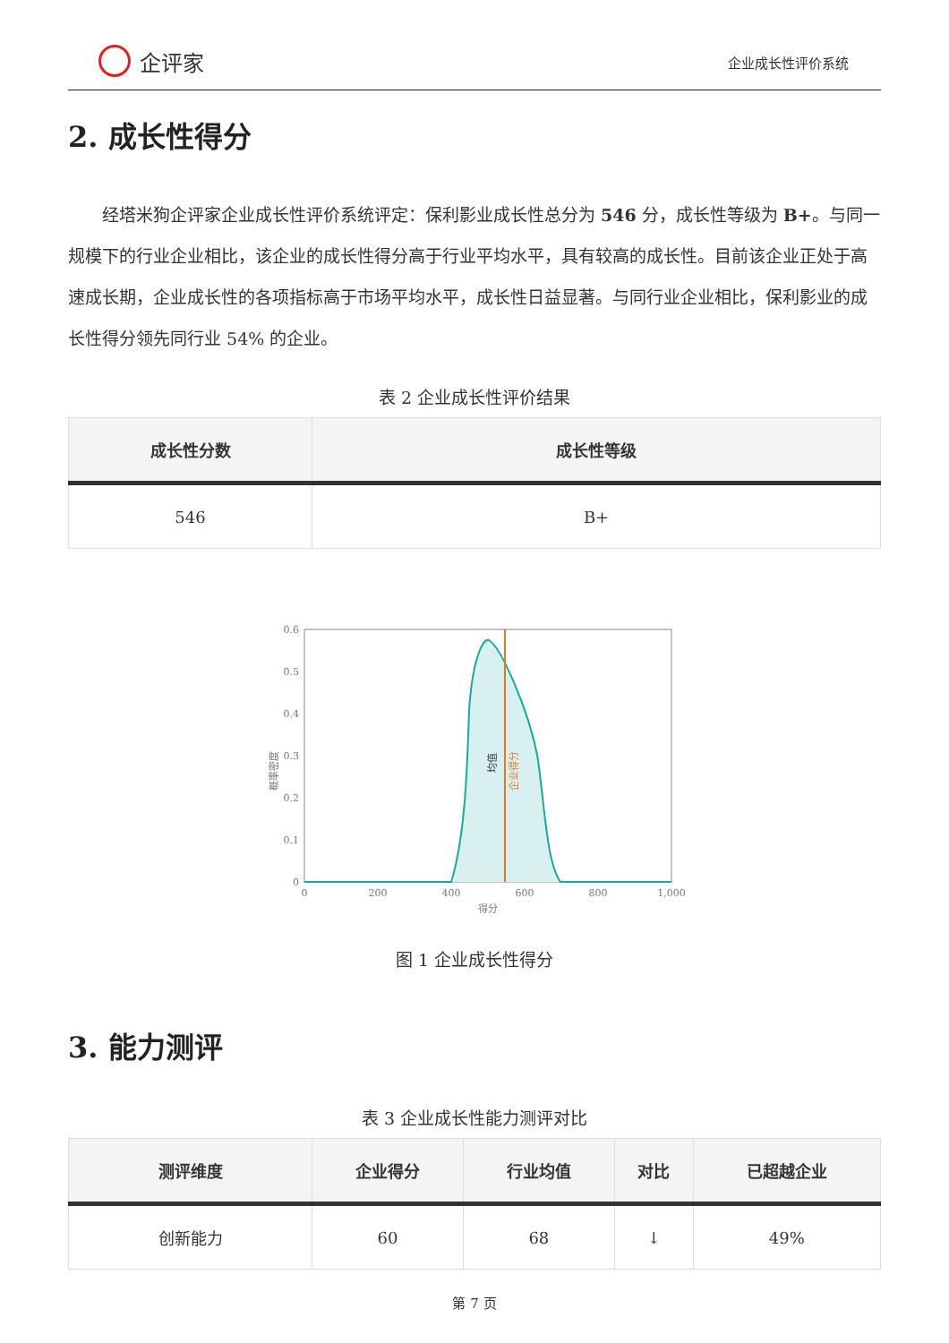企评家
企业成长性评价系统
2. 成长性得分
经塔米狗企评家企业成长性评价系统评定：保利影业成长性总分为 546 分，成长性等级为 B+。与同一规模下的行业企业相比，该企业的成长性得分高于行业平均水平，具有较高的成长性。目前该企业正处于高速成长期，企业成长性的各项指标高于市场平均水平，成长性日益显著。与同行业企业相比，保利影业的成长性得分领先同行业 54% 的企业。
表 2 企业成长性评价结果
| 成长性分数 | 成长性等级 |
| --- | --- |
| 546 | B+ |
0
0.1
0.2
0.3
0.4
0.5
0.6
0
200
400
600
800
1,000
得分
概率密度
均值
企业得分
图 1 企业成长性得分
3. 能力测评
表 3 企业成长性能力测评对比
| 测评维度 | 企业得分 | 行业均值 | 对比 | 已超越企业 |
| --- | --- | --- | --- | --- |
| 创新能力 | 60 | 68 | ↓ | 49% |
第 7 页